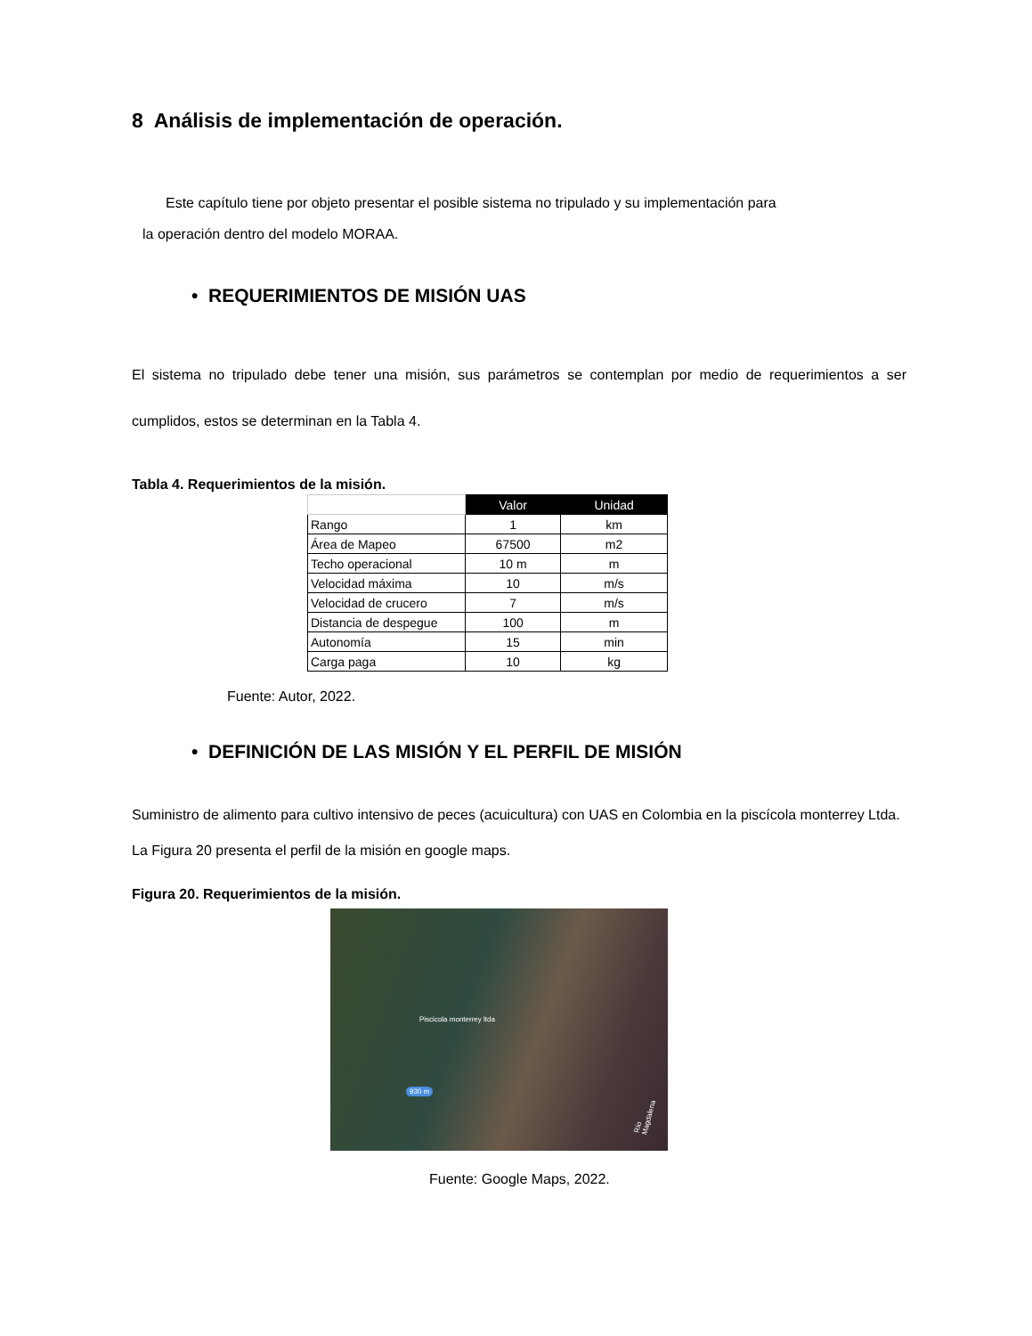8 Análisis de implementación de operación.
Este capítulo tiene por objeto presentar el posible sistema no tripulado y su implementación para
la operación dentro del modelo MORAA.
• REQUERIMIENTOS DE MISIÓN UAS
El sistema no tripulado debe tener una misión, sus parámetros se contemplan por medio de requerimientos a ser cumplidos, estos se determinan en la Tabla 4.
Tabla 4. Requerimientos de la misión.
| | Valor | Unidad |
| Rango | 1 | km |
| Área de Mapeo | 67500 | m2 |
| Techo operacional | 10 m | m |
| Velocidad máxima | 10 | m/s |
| Velocidad de crucero | 7 | m/s |
| Distancia de despegue | 100 | m |
| Autonomía | 15 | min |
| Carga paga | 10 | kg |
Fuente: Autor, 2022.
• DEFINICIÓN DE LAS MISIÓN Y EL PERFIL DE MISIÓN
Suministro de alimento para cultivo intensivo de peces (acuicultura) con UAS en Colombia en la piscícola monterrey Ltda. La Figura 20 presenta el perfil de la misión en google maps.
Figura 20. Requerimientos de la misión.
Piscicola monterrey ltda
930 m
Río Magdalena
Fuente: Google Maps, 2022.